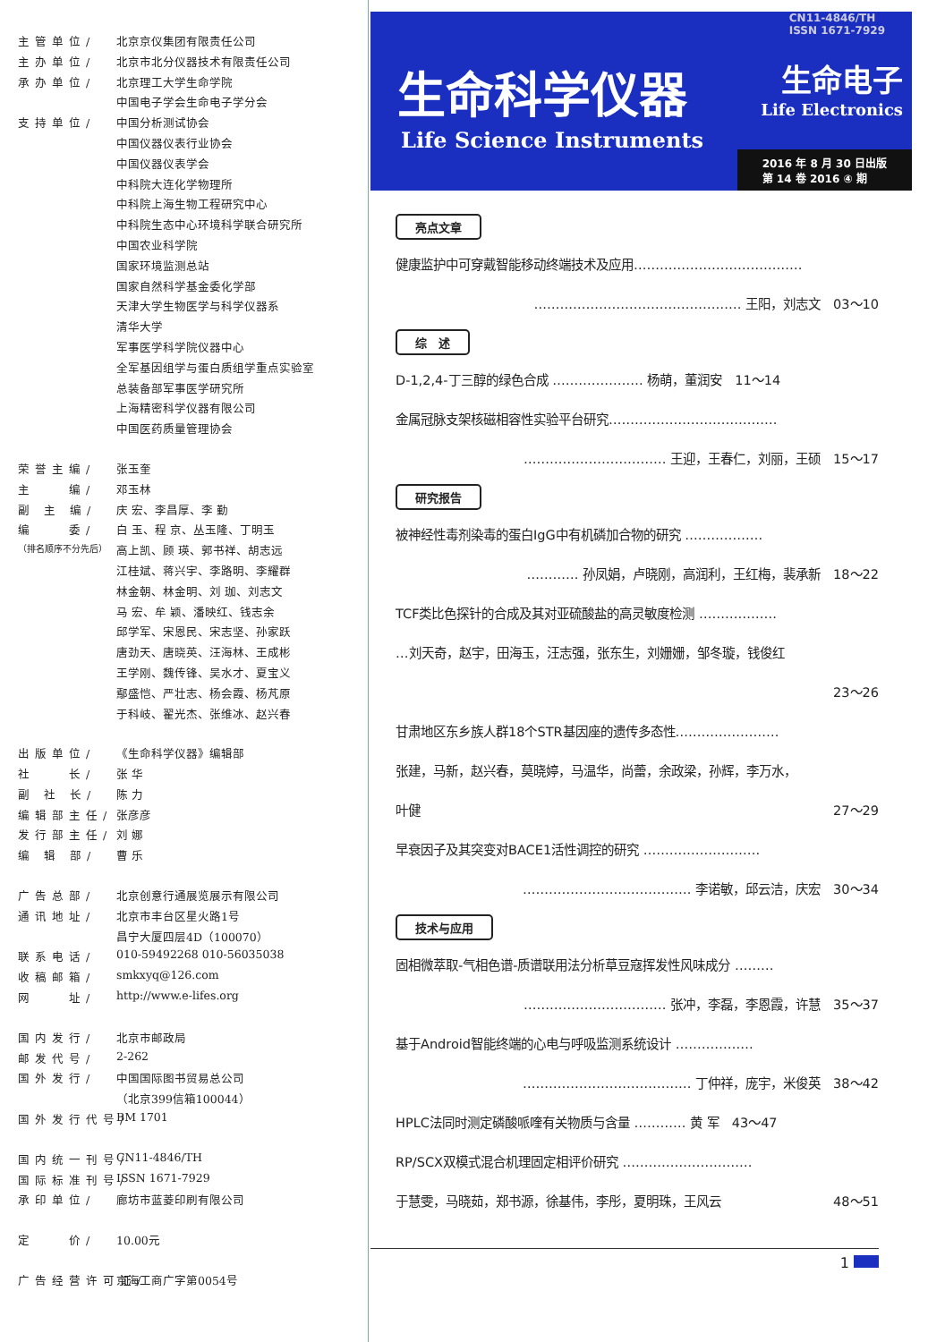主管单位/ 北京京仪集团有限责任公司
主办单位/ 北京市北分仪器技术有限责任公司
承办单位/ 北京理工大学生命学院
中国电子学会生命电子学分会
支持单位/ 中国分析测试协会
中国仪器仪表行业协会
中国仪器仪表学会
中科院大连化学物理所
中科院上海生物工程研究中心
中科院生态中心环境科学联合研究所
中国农业科学院
国家环境监测总站
国家自然科学基金委化学部
天津大学生物医学与科学仪器系
清华大学
军事医学科学院仪器中心
全军基因组学与蛋白质组学重点实验室
总装备部军事医学研究所
上海精密科学仪器有限公司
中国医药质量管理协会
荣誉主编/ 张玉奎
主　　编/ 邓玉林
副 主 编/ 庆 宏、李昌厚、李 勤
编　　委/ 白 玉、程 京、丛玉隆、丁明玉
（排名顺序不分先后） 高上凯、顾 瑛、郭书祥、胡志远
江桂斌、蒋兴宇、李路明、李耀群
林金朝、林金明、刘 珈、刘志文
马 宏、牟 颖、潘映红、钱志余
邱学军、宋恩民、宋志坚、孙家跃
唐劲天、唐晓英、汪海林、王成彬
王学刚、魏传锋、吴水才、夏宝义
鄢盛恺、严壮志、杨会霞、杨芃原
于科岐、翟光杰、张维冰、赵兴春
出版单位/ 《生命科学仪器》编辑部
社　　长/ 张 华
副 社 长/ 陈 力
编辑部主任/ 张彦彦
发行部主任/ 刘 娜
编 辑 部/ 曹 乐
广告总部/ 北京创意行通展览展示有限公司
通讯地址/ 北京市丰台区星火路1号
昌宁大厦四层4D（100070）
联系电话/ 010-59492268 010-56035038
收稿邮箱/ smkxyq@126.com
网　　址/ http://www.e-lifes.org
国内发行/ 北京市邮政局
邮发代号/ 2-262
国外发行/ 中国国际图书贸易总公司
（北京399信箱100044）
国外发行代号/ BM 1701
国内统一刊号/ CN11-4846/TH
国际标准刊号/ ISSN 1671-7929
承印单位/ 廊坊市蓝菱印刷有限公司
定　　价/ 10.00元
广告经营许可证/ 京海工商广字第0054号
CN11-4846/TH
ISSN 1671-7929
生命科学仪器
Life Science Instruments
生命电子
Life Electronics
2016 年 8 月 30 日出版
第 14 卷 2016 ④ 期
亮点文章
健康监护中可穿戴智能移动终端技术及应用…………………………………
………………………………………… 王阳，刘志文　03～10
综　述
D-1,2,4-丁三醇的绿色合成 ………………… 杨萌，董润安　11～14
金属冠脉支架核磁相容性实验平台研究…………………………………
…………………………… 王迎，王春仁，刘丽，王硕　15～17
研究报告
被神经性毒剂染毒的蛋白IgG中有机磷加合物的研究 ………………
………… 孙凤娟，卢晓刚，高润利，王红梅，裴承新　18～22
TCF类比色探针的合成及其对亚硫酸盐的高灵敏度检测 ………………
…刘天奇，赵宇，田海玉，汪志强，张东生，刘姗姗，邹冬璇，钱俊红
23～26
甘肃地区东乡族人群18个STR基因座的遗传多态性……………………
张建，马新，赵兴春，莫晓婷，马温华，尚蕾，余政梁，孙辉，李万水，
叶健 27～29
早衰因子及其突变对BACE1活性调控的研究 ………………………
………………………………… 李诺敏，邱云洁，庆宏　30～34
技术与应用
固相微萃取-气相色谱-质谱联用法分析草豆寇挥发性风味成分 ………
…………………………… 张冲，李磊，李恩霞，许慧　35～37
基于Android智能终端的心电与呼吸监测系统设计 ………………
………………………………… 丁仲祥，庞宇，米俊英　38～42
HPLC法同时测定磷酸哌喹有关物质与含量 ………… 黄 军　43～47
RP/SCX双模式混合机理固定相评价研究 …………………………
于慧雯，马晓茹，郑书源，徐基伟，李彤，夏明珠，王风云 48～51
1